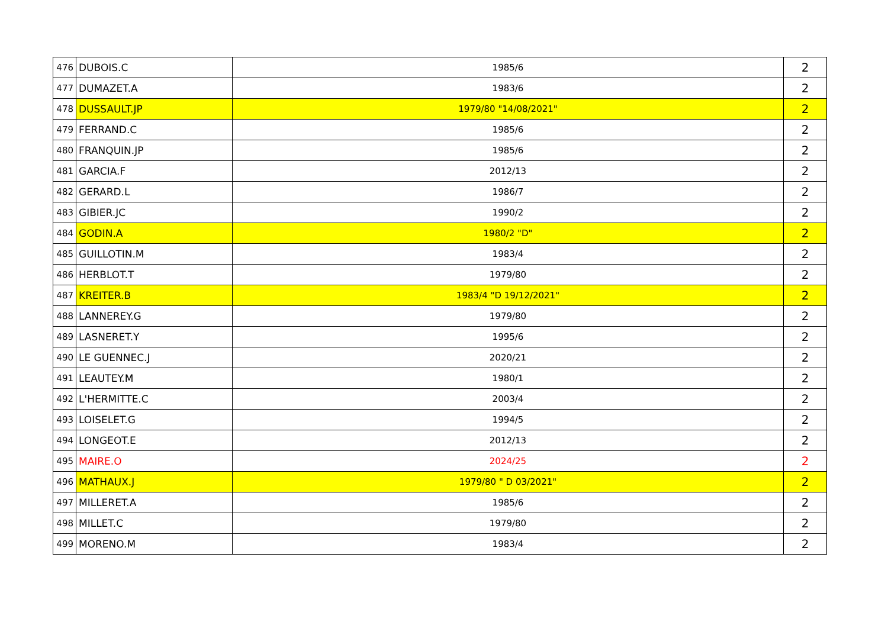| 476 | DUBOIS.C | 1985/6 | 2 |
| 477 | DUMAZET.A | 1983/6 | 2 |
| 478 | DUSSAULT.JP | 1979/80 "14/08/2021" | 2 |
| 479 | FERRAND.C | 1985/6 | 2 |
| 480 | FRANQUIN.JP | 1985/6 | 2 |
| 481 | GARCIA.F | 2012/13 | 2 |
| 482 | GERARD.L | 1986/7 | 2 |
| 483 | GIBIER.JC | 1990/2 | 2 |
| 484 | GODIN.A | 1980/2 "D" | 2 |
| 485 | GUILLOTIN.M | 1983/4 | 2 |
| 486 | HERBLOT.T | 1979/80 | 2 |
| 487 | KREITER.B | 1983/4 "D 19/12/2021" | 2 |
| 488 | LANNEREY.G | 1979/80 | 2 |
| 489 | LASNERET.Y | 1995/6 | 2 |
| 490 | LE GUENNEC.J | 2020/21 | 2 |
| 491 | LEAUTEY.M | 1980/1 | 2 |
| 492 | L'HERMITTE.C | 2003/4 | 2 |
| 493 | LOISELET.G | 1994/5 | 2 |
| 494 | LONGEOT.E | 2012/13 | 2 |
| 495 | MAIRE.O | 2024/25 | 2 |
| 496 | MATHAUX.J | 1979/80 " D 03/2021" | 2 |
| 497 | MILLERET.A | 1985/6 | 2 |
| 498 | MILLET.C | 1979/80 | 2 |
| 499 | MORENO.M | 1983/4 | 2 |